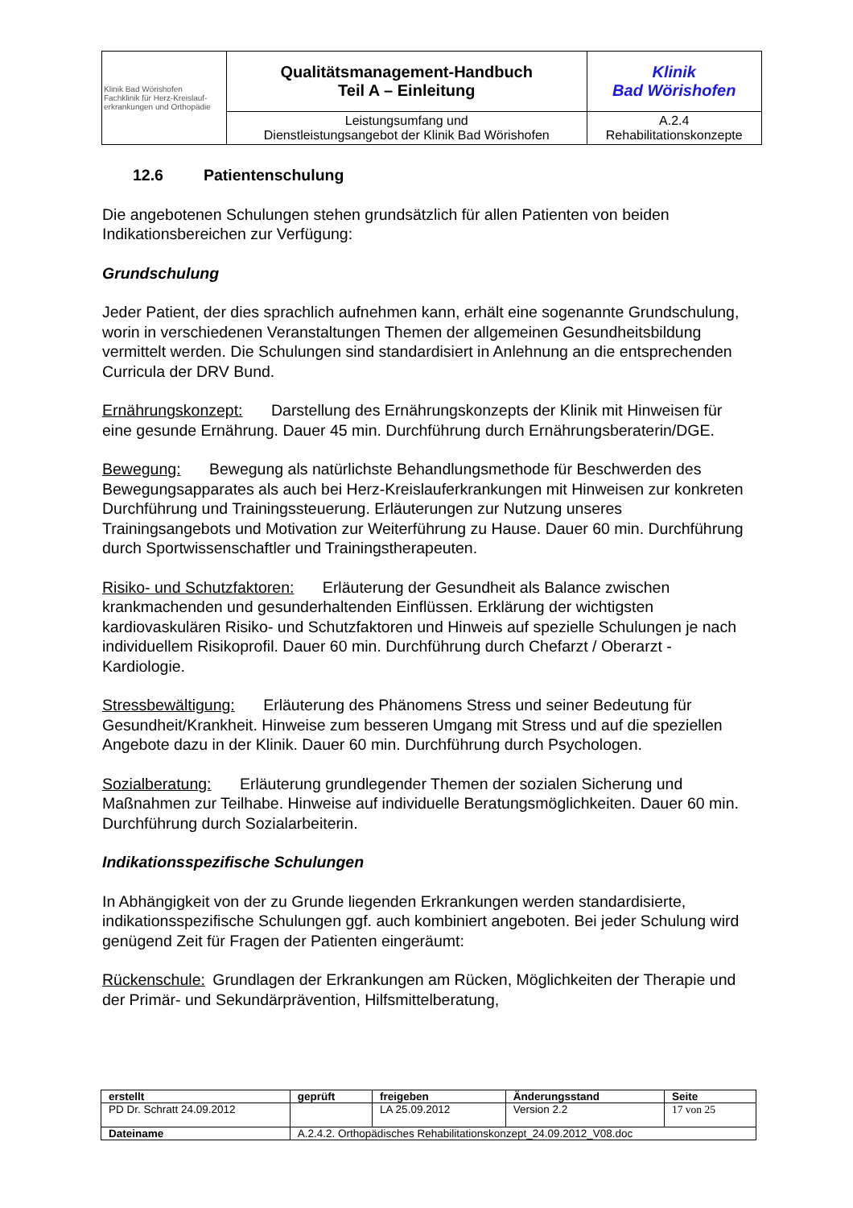| Klinik Bad Wörishofen Fachklinik für Herz-Kreislauf- erkrankungen und Orthopädie | Qualitätsmanagement-Handbuch Teil A – Einleitung | Klinik Bad Wörishofen |
| | Leistungsumfang und Dienstleistungsangebot der Klinik Bad Wörishofen | A.2.4 Rehabilitationskonzepte |
12.6 Patientenschulung
Die angebotenen Schulungen stehen grundsätzlich für allen Patienten von beiden Indikationsbereichen zur Verfügung:
Grundschulung
Jeder Patient, der dies sprachlich aufnehmen kann, erhält eine sogenannte Grundschulung, worin in verschiedenen Veranstaltungen Themen der allgemeinen Gesundheitsbildung vermittelt werden. Die Schulungen sind standardisiert in Anlehnung an die entsprechenden Curricula der DRV Bund.
Ernährungskonzept: Darstellung des Ernährungskonzepts der Klinik mit Hinweisen für eine gesunde Ernährung. Dauer 45 min. Durchführung durch Ernährungsberaterin/DGE.
Bewegung: Bewegung als natürlichste Behandlungsmethode für Beschwerden des Bewegungsapparates als auch bei Herz-Kreislauferkrankungen mit Hinweisen zur konkreten Durchführung und Trainingssteuerung. Erläuterungen zur Nutzung unseres Trainingsangebots und Motivation zur Weiterführung zu Hause. Dauer 60 min. Durchführung durch Sportwissenschaftler und Trainingstherapeuten.
Risiko- und Schutzfaktoren: Erläuterung der Gesundheit als Balance zwischen krankmachenden und gesunderhaltenden Einflüssen. Erklärung der wichtigsten kardiovaskulären Risiko- und Schutzfaktoren und Hinweis auf spezielle Schulungen je nach individuellem Risikoprofil. Dauer 60 min. Durchführung durch Chefarzt / Oberarzt - Kardiologie.
Stressbewältigung: Erläuterung des Phänomens Stress und seiner Bedeutung für Gesundheit/Krankheit. Hinweise zum besseren Umgang mit Stress und auf die speziellen Angebote dazu in der Klinik. Dauer 60 min. Durchführung durch Psychologen.
Sozialberatung: Erläuterung grundlegender Themen der sozialen Sicherung und Maßnahmen zur Teilhabe. Hinweise auf individuelle Beratungsmöglichkeiten. Dauer 60 min. Durchführung durch Sozialarbeiterin.
Indikationsspezifische Schulungen
In Abhängigkeit von der zu Grunde liegenden Erkrankungen werden standardisierte, indikationsspezifische Schulungen ggf. auch kombiniert angeboten. Bei jeder Schulung wird genügend Zeit für Fragen der Patienten eingeräumt:
Rückenschule: Grundlagen der Erkrankungen am Rücken, Möglichkeiten der Therapie und der Primär- und Sekundärprävention, Hilfsmittelberatung,
| erstellt | geprüft | freigeben | Änderungsstand | Seite |
| --- | --- | --- | --- | --- |
| PD Dr. Schratt 24.09.2012 | | LA 25.09.2012 | Version 2.2 | 17 von 25 |
| Dateiname | A.2.4.2. Orthopädisches Rehabilitationskonzept_24.09.2012_V08.doc | | | |